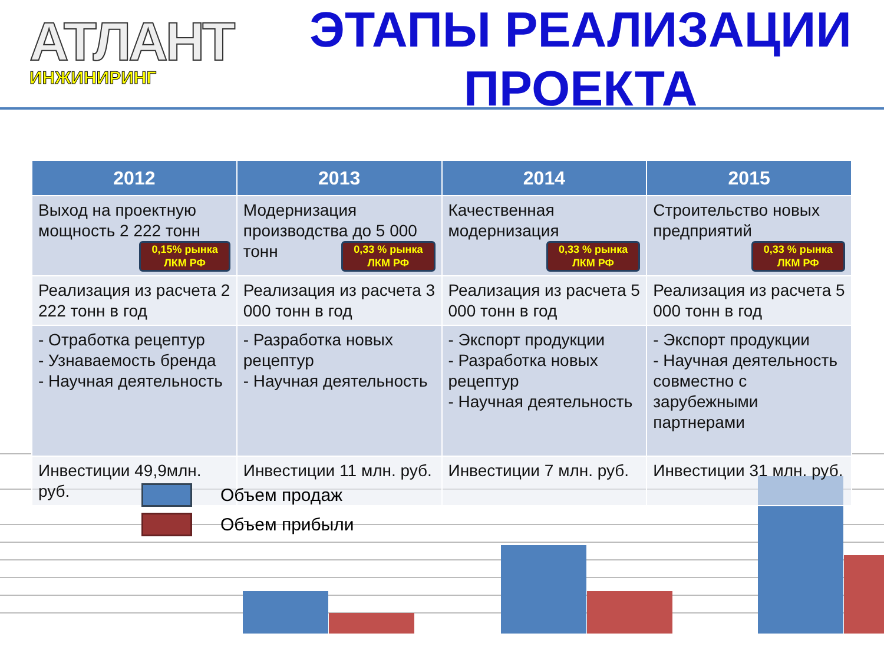АТЛАНТ
ИНЖИНИРИНГ
ЭТАПЫ РЕАЛИЗАЦИИ
ПРОЕКТА
| 2012 | 2013 | 2014 | 2015 |
| --- | --- | --- | --- |
| Выход на проектную мощность 2 222 тонн 0,15% рынка ЛКМ РФ | Модернизация производства до 5 000 тонн 0,33 % рынка ЛКМ РФ | Качественная модернизация 0,33 % рынка ЛКМ РФ | Строительство новых предприятий 0,33 % рынка ЛКМ РФ |
| Реализация из расчета 2 222 тонн в год | Реализация из расчета 3 000 тонн в год | Реализация из расчета 5 000 тонн в год | Реализация из расчета 5 000 тонн в год |
| - Отработка рецептур - Узнаваемость бренда - Научная деятельность | - Разработка новых рецептур - Научная деятельность | - Экспорт продукции - Разработка новых рецептур - Научная деятельность | - Экспорт продукции - Научная деятельность совместно с зарубежными партнерами |
| Инвестиции 49,9млн. руб. | Инвестиции 11 млн. руб. | Инвестиции 7 млн. руб. | Инвестиции 31 млн. руб. |
Объем продаж
Объем прибыли